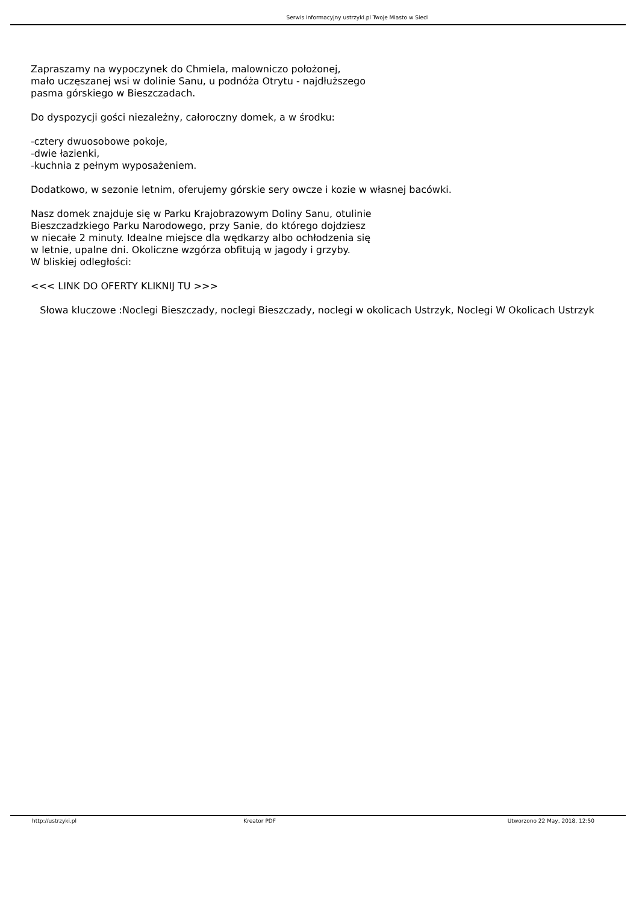Serwis Informacyjny ustrzyki.pl Twoje Miasto w Sieci
Zapraszamy na wypoczynek do Chmiela, malowniczo położonej,
mało uczęszanej wsi w dolinie Sanu, u podnóża Otrytu - najdłuższego
pasma górskiego w Bieszczadach.
Do dyspozycji gości niezależny, całoroczny domek, a w środku:
-cztery dwuosobowe pokoje,
-dwie łazienki,
-kuchnia z pełnym wyposażeniem.
Dodatkowo, w sezonie letnim, oferujemy górskie sery owcze i kozie w własnej bacówki.
Nasz domek znajduje się w Parku Krajobrazowym Doliny Sanu, otulinie
Bieszczadzkiego Parku Narodowego, przy Sanie, do którego dojdziesz
w niecałe 2 minuty. Idealne miejsce dla wędkarzy albo ochłodzenia się
w letnie, upalne dni. Okoliczne wzgórza obfitują w jagody i grzyby.
W bliskiej odległości:
<<< LINK DO OFERTY KLIKNIJ TU >>>
Słowa kluczowe :Noclegi Bieszczady, noclegi Bieszczady, noclegi w okolicach Ustrzyk, Noclegi W Okolicach Ustrzyk
http://ustrzyki.pl Kreator PDF Utworzono 22 May, 2018, 12:50